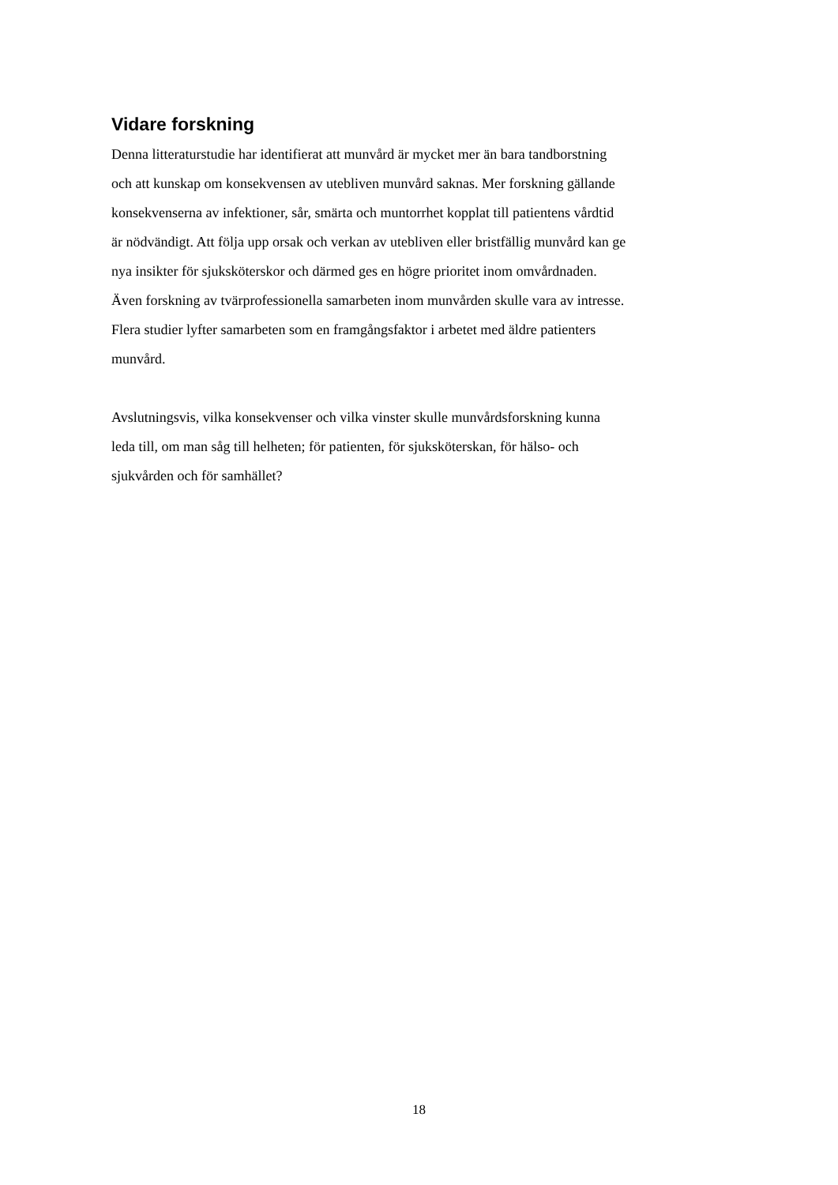Vidare forskning
Denna litteraturstudie har identifierat att munvård är mycket mer än bara tandborstning
och att kunskap om konsekvensen av utebliven munvård saknas. Mer forskning gällande
konsekvenserna av infektioner, sår, smärta och muntorrhet kopplat till patientens vårdtid
är nödvändigt. Att följa upp orsak och verkan av utebliven eller bristfällig munvård kan ge
nya insikter för sjuksköterskor och därmed ges en högre prioritet inom omvårdnaden.
Även forskning av tvärprofessionella samarbeten inom munvården skulle vara av intresse.
Flera studier lyfter samarbeten som en framgångsfaktor i arbetet med äldre patienters
munvård.
Avslutningsvis, vilka konsekvenser och vilka vinster skulle munvårdsforskning kunna
leda till, om man såg till helheten; för patienten, för sjuksköterskan, för hälso- och
sjukvården och för samhället?
18